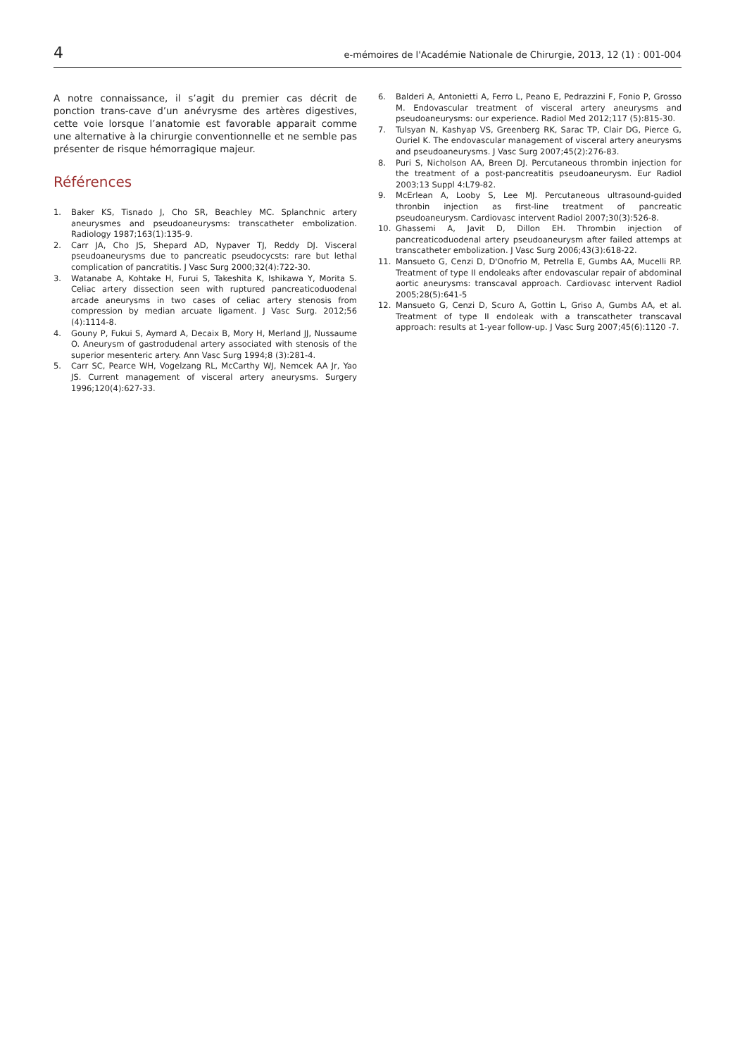4 e-mémoires de l'Académie Nationale de Chirurgie, 2013, 12 (1) : 001-004
A notre connaissance, il s’agit du premier cas décrit de ponction trans-cave d’un anévrysme des artères digestives, cette voie lorsque l’anatomie est favorable apparait comme une alternative à la chirurgie conventionnelle et ne semble pas présenter de risque hémorragique majeur.
Références
1. Baker KS, Tisnado J, Cho SR, Beachley MC. Splanchnic artery aneurysmes and pseudoaneurysms: transcatheter embolization. Radiology 1987;163(1):135-9.
2. Carr JA, Cho JS, Shepard AD, Nypaver TJ, Reddy DJ. Visceral pseudoaneurysms due to pancreatic pseudocycsts: rare but lethal complication of pancratitis. J Vasc Surg 2000;32(4):722-30.
3. Watanabe A, Kohtake H, Furui S, Takeshita K, Ishikawa Y, Morita S. Celiac artery dissection seen with ruptured pancreaticoduodenal arcade aneurysms in two cases of celiac artery stenosis from compression by median arcuate ligament. J Vasc Surg. 2012;56 (4):1114-8.
4. Gouny P, Fukui S, Aymard A, Decaix B, Mory H, Merland JJ, Nussaume O. Aneurysm of gastrodudenal artery associated with stenosis of the superior mesenteric artery. Ann Vasc Surg 1994;8 (3):281-4.
5. Carr SC, Pearce WH, Vogelzang RL, McCarthy WJ, Nemcek AA Jr, Yao JS. Current management of visceral artery aneurysms. Surgery 1996;120(4):627-33.
6. Balderi A, Antonietti A, Ferro L, Peano E, Pedrazzini F, Fonio P, Grosso M. Endovascular treatment of visceral artery aneurysms and pseudoaneurysms: our experience. Radiol Med 2012;117 (5):815-30.
7. Tulsyan N, Kashyap VS, Greenberg RK, Sarac TP, Clair DG, Pierce G, Ouriel K. The endovascular management of visceral artery aneurysms and pseudoaneurysms. J Vasc Surg 2007;45(2):276-83.
8. Puri S, Nicholson AA, Breen DJ. Percutaneous thrombin injection for the treatment of a post-pancreatitis pseudoaneurysm. Eur Radiol 2003;13 Suppl 4:L79-82.
9. McErlean A, Looby S, Lee MJ. Percutaneous ultrasound-guided thronbin injection as first-line treatment of pancreatic pseudoaneurysm. Cardiovasc intervent Radiol 2007;30(3):526-8.
10. Ghassemi A, Javit D, Dillon EH. Thrombin injection of pancreaticoduodenal artery pseudoaneurysm after failed attemps at transcatheter embolization. J Vasc Surg 2006;43(3):618-22.
11. Mansueto G, Cenzi D, D'Onofrio M, Petrella E, Gumbs AA, Mucelli RP. Treatment of type II endoleaks after endovascular repair of abdominal aortic aneurysms: transcaval approach. Cardiovasc intervent Radiol 2005;28(5):641-5
12. Mansueto G, Cenzi D, Scuro A, Gottin L, Griso A, Gumbs AA, et al. Treatment of type II endoleak with a transcatheter transcaval approach: results at 1-year follow-up. J Vasc Surg 2007;45(6):1120 -7.